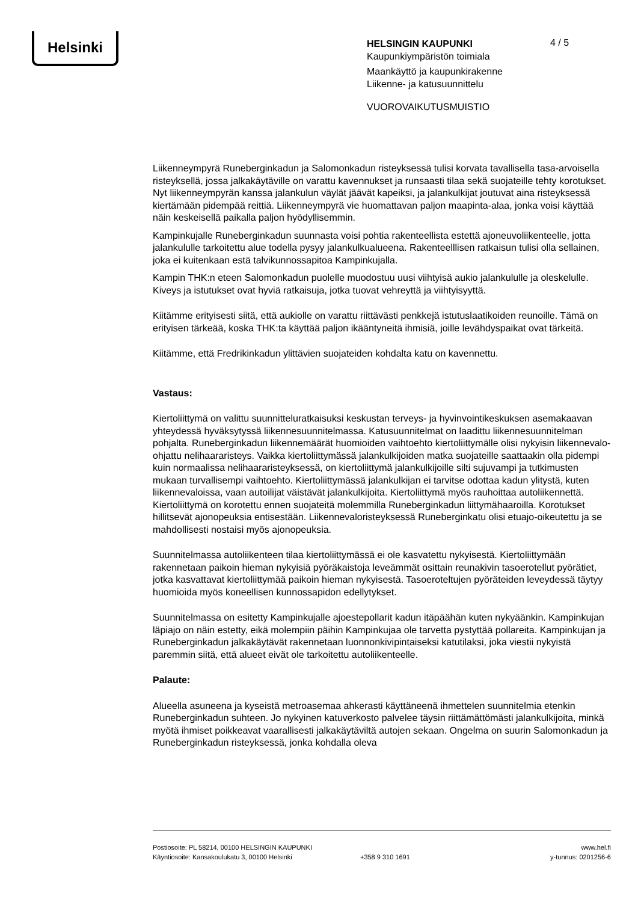Helsinki
4 / 5
HELSINGIN KAUPUNKI
Kaupunkiympäristön toimiala
Maankäyttö ja kaupunkirakenne
Liikenne- ja katusuunnittelu
VUOROVAIKUTUSMUISTIO
Liikenneympyrä Runeberginkadun ja Salomonkadun risteyksessä tulisi korvata tavallisella tasa-arvoisella risteyksellä, jossa jalkakäytäville on varattu kavennukset ja runsaasti tilaa sekä suojateille tehty korotukset. Nyt liikenneympyrän kanssa jalankulun väylät jäävät kapeiksi, ja jalankulkijat joutuvat aina risteyksessä kiertämään pidempää reittiä. Liikenneympyrä vie huomattavan paljon maapinta-alaa, jonka voisi käyttää näin keskeisellä paikalla paljon hyödyllisemmin.
Kampinkujalle Runeberginkadun suunnasta voisi pohtia rakenteellista estettä ajoneuvoliikenteelle, jotta jalankululle tarkoitettu alue todella pysyy jalankulkualueena. Rakenteelllisen ratkaisun tulisi olla sellainen, joka ei kuitenkaan estä talvikunnossapitoa Kampinkujalla.
Kampin THK:n eteen Salomonkadun puolelle muodostuu uusi viihtyisä aukio jalankululle ja oleskelulle. Kiveys ja istutukset ovat hyviä ratkaisuja, jotka tuovat vehreyttä ja viihtyisyyttä.
Kiitämme erityisesti siitä, että aukiolle on varattu riittävästi penkkejä istutuslaatikoiden reunoille. Tämä on erityisen tärkeää, koska THK:ta käyttää paljon ikääntyneitä ihmisiä, joille levähdyspaikat ovat tärkeitä.
Kiitämme, että Fredrikinkadun ylittävien suojateiden kohdalta katu on kavennettu.
Vastaus:
Kiertoliittymä on valittu suunnitteluratkaisuksi keskustan terveys- ja hyvinvointikeskuksen asemakaavan yhteydessä hyväksytyssä liikennesuunnitelmassa. Katusuunnitelmat on laadittu liikennesuunnitelman pohjalta. Runeberginkadun liikennemäärät huomioiden vaihtoehto kiertoliittymälle olisi nykyisin liikennevalo-ohjattu nelihaararisteys. Vaikka kiertoliittymässä jalankulkijoiden matka suojateille saattaakin olla pidempi kuin normaalissa nelihaararisteyksessä, on kiertoliittymä jalankulkijoille silti sujuvampi ja tutkimusten mukaan turvallisempi vaihtoehto. Kiertoliittymässä jalankulkijan ei tarvitse odottaa kadun ylitystä, kuten liikennevaloissa, vaan autoilijat väistävät jalankulkijoita. Kiertoliittymä myös rauhoittaa autoliikennettä. Kiertoliittymä on korotettu ennen suojateitä molemmilla Runeberginkadun liittymähaaroilla. Korotukset hillitsevät ajonopeuksia entisestään. Liikennevaloristeyksessä Runeberginkatu olisi etuajo-oikeutettu ja se mahdollisesti nostaisi myös ajonopeuksia.
Suunnitelmassa autoliikenteen tilaa kiertoliittymässä ei ole kasvatettu nykyisestä. Kiertoliittymään rakennetaan paikoin hieman nykyisiä pyöräkaistoja leveämmät osittain reunakivin tasoerotellut pyörätiet, jotka kasvattavat kiertoliittymää paikoin hieman nykyisestä. Tasoeroteltujen pyöräteiden leveydessä täytyy huomioida myös koneellisen kunnossapidon edellytykset.
Suunnitelmassa on esitetty Kampinkujalle ajoestepollarit kadun itäpäähän kuten nykyäänkin. Kampinkujan läpiajo on näin estetty, eikä molempiin päihin Kampinkujaa ole tarvetta pystyttää pollareita. Kampinkujan ja Runeberginkadun jalkakäytävät rakennetaan luonnonkivipintaiseksi katutilaksi, joka viestii nykyistä paremmin siitä, että alueet eivät ole tarkoitettu autoliikenteelle.
Palaute:
Alueella asuneena ja kyseistä metroasemaa ahkerasti käyttäneenä ihmettelen suunnitelmia etenkin Runeberginkadun suhteen. Jo nykyinen katuverkosto palvelee täysin riittämättömästi jalankulkijoita, minkä myötä ihmiset poikkeavat vaarallisesti jalkakäytäviltä autojen sekaan. Ongelma on suurin Salomonkadun ja Runeberginkadun risteyksessä, jonka kohdalla oleva
Postiosoite: PL 58214, 00100 HELSINGIN KAUPUNKI
Käyntiosoite: Kansakoulukatu 3, 00100 Helsinki
+358 9 310 1691
www.hel.fi
y-tunnus: 0201256-6